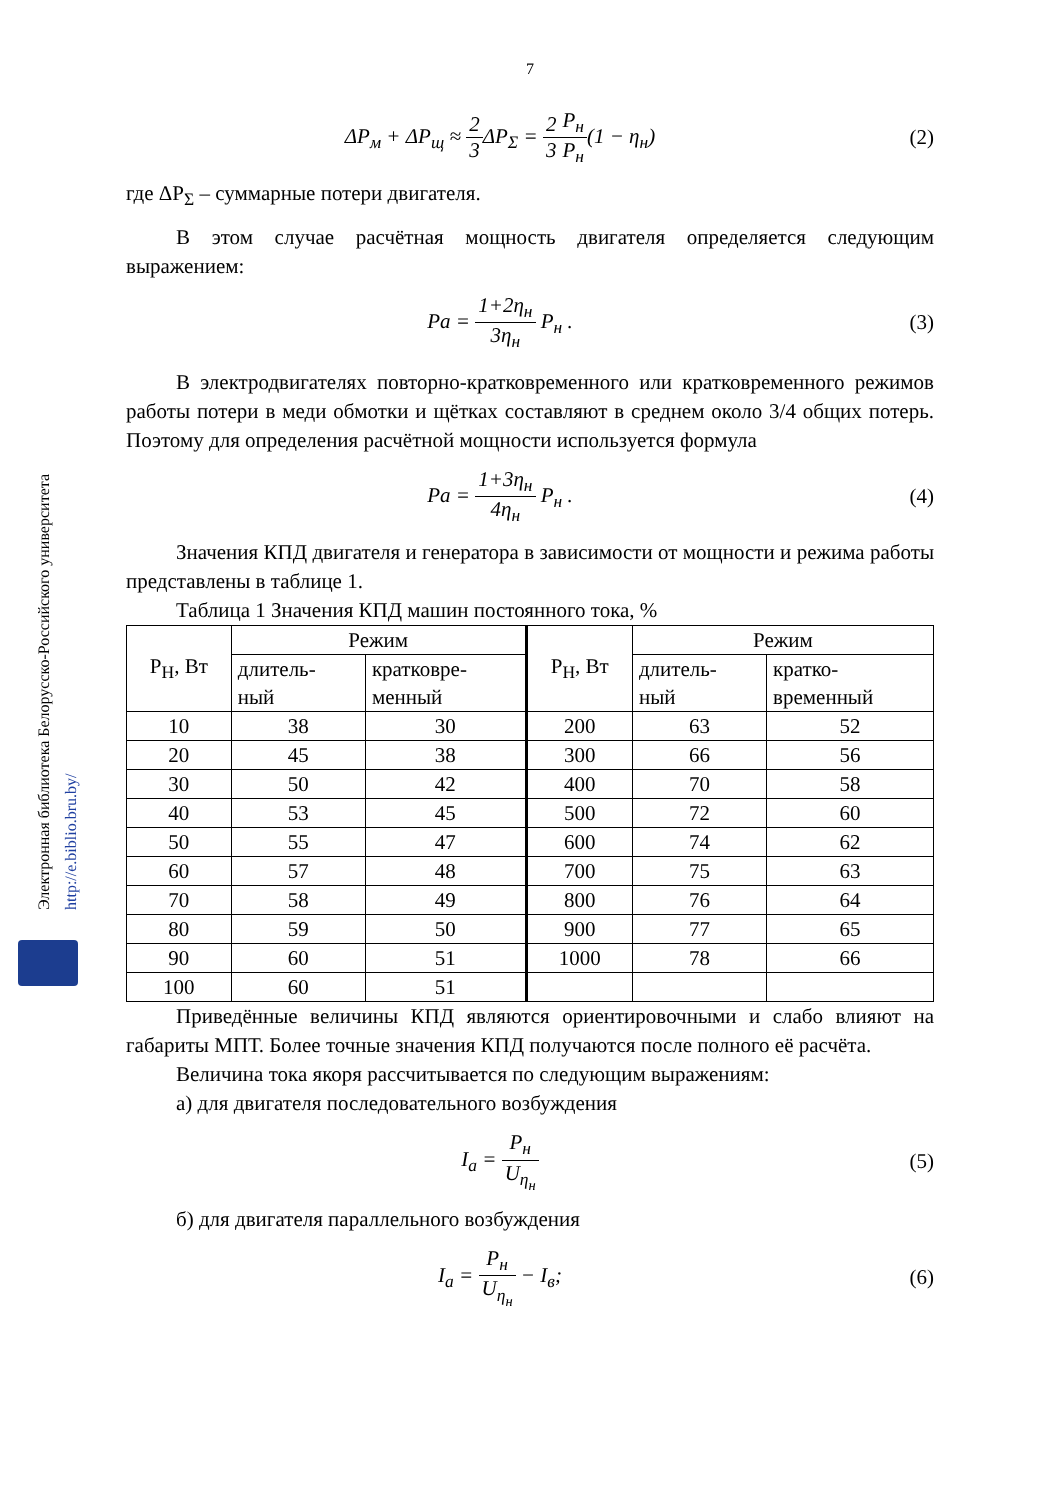Электронная библиотека Белорусско-Российского университета
http://e.biblio.bru.by/
7
ΔP<sub>м</sub> + ΔP<sub>щ</sub> ≈ 2 3 ΔP<sub>Σ</sub> = 2 3 P<sub>н</sub> P<sub>н</sub>(1 − η<sub>н</sub>)
(2)
где ΔP<sub>Σ</sub> – суммарные потери двигателя.
В этом случае расчётная мощность двигателя определяется следующим выражением:
Pa = 1+2η<sub>н</sub> 3η<sub>н</sub> P<sub>н</sub> . (3)
В электродвигателях повторно-кратковременного или кратковременного режимов работы потери в меди обмотки и щётках составляют в среднем около 3/4 общих потерь. Поэтому для определения расчётной мощности используется формула
Pa = 1+3η<sub>н</sub> 4η<sub>н</sub> P<sub>н</sub> . (4)
Значения КПД двигателя и генератора в зависимости от мощности и режима работы представлены в таблице 1.
Таблица 1 Значения КПД машин постоянного тока, %
| P<sub>Н</sub>, Вт | Режим | | P<sub>Н</sub>, Вт | Режим | |
| --- | --- | --- | --- | --- | --- |
| | длитель- ный | кратковре- менный | | длитель- ный | кратко- временный |
| 10 | 38 | 30 | 200 | 63 | 52 |
| 20 | 45 | 38 | 300 | 66 | 56 |
| 30 | 50 | 42 | 400 | 70 | 58 |
| 40 | 53 | 45 | 500 | 72 | 60 |
| 50 | 55 | 47 | 600 | 74 | 62 |
| 60 | 57 | 48 | 700 | 75 | 63 |
| 70 | 58 | 49 | 800 | 76 | 64 |
| 80 | 59 | 50 | 900 | 77 | 65 |
| 90 | 60 | 51 | 1000 | 78 | 66 |
| 100 | 60 | 51 | | | |
Приведённые величины КПД являются ориентировочными и слабо влияют на габариты МПТ. Более точные значения КПД получаются после полного её расчёта.
Величина тока якоря рассчитывается по следующим выражениям:
а) для двигателя последовательного возбуждения
I<sub>a</sub> = P<sub>н</sub> U<sub>η<sub>н</sub></sub> (5)
б) для двигателя параллельного возбуждения
I<sub>a</sub> = P<sub>н</sub> U<sub>η<sub>н</sub></sub> − I<sub>в</sub>; (6)